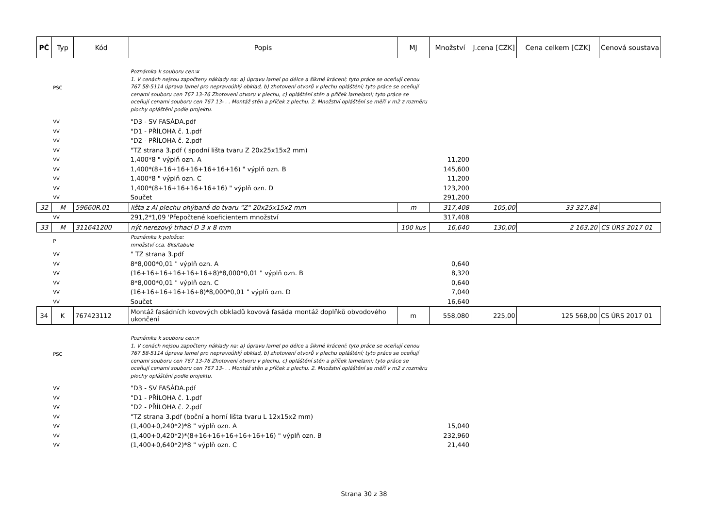| PČ | Typ | Kód | Popis | MJ | Množství | J.cena [CZK] | Cena celkem [CZK] | Cenová soustava |
| --- | --- | --- | --- | --- | --- | --- | --- | --- |
| | PSC | | Poznámka k souboru cen:¤ 1. V cenách nejsou započteny náklady na: a) úpravu lamel po délce a šikmé krácení; tyto práce se oceňují cenou 767 58-5114 úprava lamel pro nepravoúhlý obklad, b) zhotovení otvorů v plechu opláštění; tyto práce se oceňují cenami souboru cen 767 13-76 Zhotovení otvoru v plechu, c) opláštění stěn a příček lamelami; tyto práce se oceňují cenami souboru cen 767 13- . . Montáž stěn a příček z plechu. 2. Množství opláštění se měří v m2 z rozměru plochy opláštění podle projektu. | | | | | |
| | VV | | "D3 - SV FASÁDA.pdf | | | | | |
| | VV | | "D1 - PŘÍLOHA č. 1.pdf | | | | | |
| | VV | | "D2 - PŘÍLOHA č. 2.pdf | | | | | |
| | VV | | "TZ strana 3.pdf ( spodní lišta tvaru Z 20x25x15x2 mm) | | | | | |
| | VV | | 1,400*8 " výplň ozn. A | | 11,200 | | | |
| | VV | | 1,400*(8+16+16+16+16+16+16) " výplň ozn. B | | 145,600 | | | |
| | VV | | 1,400*8 " výplň ozn. C | | 11,200 | | | |
| | VV | | 1,400*(8+16+16+16+16+16) " výplň ozn. D | | 123,200 | | | |
| | VV | | Součet | | 291,200 | | | |
| 32 | M | 59660R.01 | lišta z Al plechu ohýbaná do tvaru "Z" 20x25x15x2 mm | m | 317,408 | 105,00 | 33 327,84 | |
| | VV | | 291,2*1,09 'Přepočtené koeficientem množství | | 317,408 | | | |
| 33 | M | 311641200 | nýt nerezový trhací D 3 x 8 mm | 100 kus | 16,640 | 130,00 | 2 163,20 | CS ÚRS 2017 01 |
| | P | | Poznámka k položce: množství cca. 8ks/tabule | | | | | |
| | VV | | " TZ strana 3.pdf | | | | | |
| | VV | | 8*8,000*0,01 " výplň ozn. A | | 0,640 | | | |
| | VV | | (16+16+16+16+16+16+8)*8,000*0,01 " výplň ozn. B | | 8,320 | | | |
| | VV | | 8*8,000*0,01 " výplň ozn. C | | 0,640 | | | |
| | VV | | (16+16+16+16+16+8)*8,000*0,01 " výplň ozn. D | | 7,040 | | | |
| | VV | | Součet | | 16,640 | | | |
| 34 | K | 767423112 | Montáž fasádních kovových obkladů kovová fasáda montáž doplňků obvodového ukončení | m | 558,080 | 225,00 | 125 568,00 | CS ÚRS 2017 01 |
| | PSC | | Poznámka k souboru cen:¤ 1. V cenách nejsou započteny náklady na: a) úpravu lamel po délce a šikmé krácení; tyto práce se oceňují cenou 767 58-5114 úprava lamel pro nepravoúhlý obklad, b) zhotovení otvorů v plechu opláštění; tyto práce se oceňují cenami souboru cen 767 13-76 Zhotovení otvoru v plechu, c) opláštění stěn a příček lamelami; tyto práce se oceňují cenami souboru cen 767 13- . . Montáž stěn a příček z plechu. 2. Množství opláštění se měří v m2 z rozměru plochy opláštění podle projektu. | | | | | |
| | VV | | "D3 - SV FASÁDA.pdf | | | | | |
| | VV | | "D1 - PŘÍLOHA č. 1.pdf | | | | | |
| | VV | | "D2 - PŘÍLOHA č. 2.pdf | | | | | |
| | VV | | "TZ strana 3.pdf (boční a horní lišta tvaru L 12x15x2 mm) | | | | | |
| | VV | | (1,400+0,240*2)*8 " výplň ozn. A | | 15,040 | | | |
| | VV | | (1,400+0,420*2)*(8+16+16+16+16+16+16) " výplň ozn. B | | 232,960 | | | |
| | VV | | (1,400+0,640*2)*8 " výplň ozn. C | | 21,440 | | | |
Strana 30 z 38